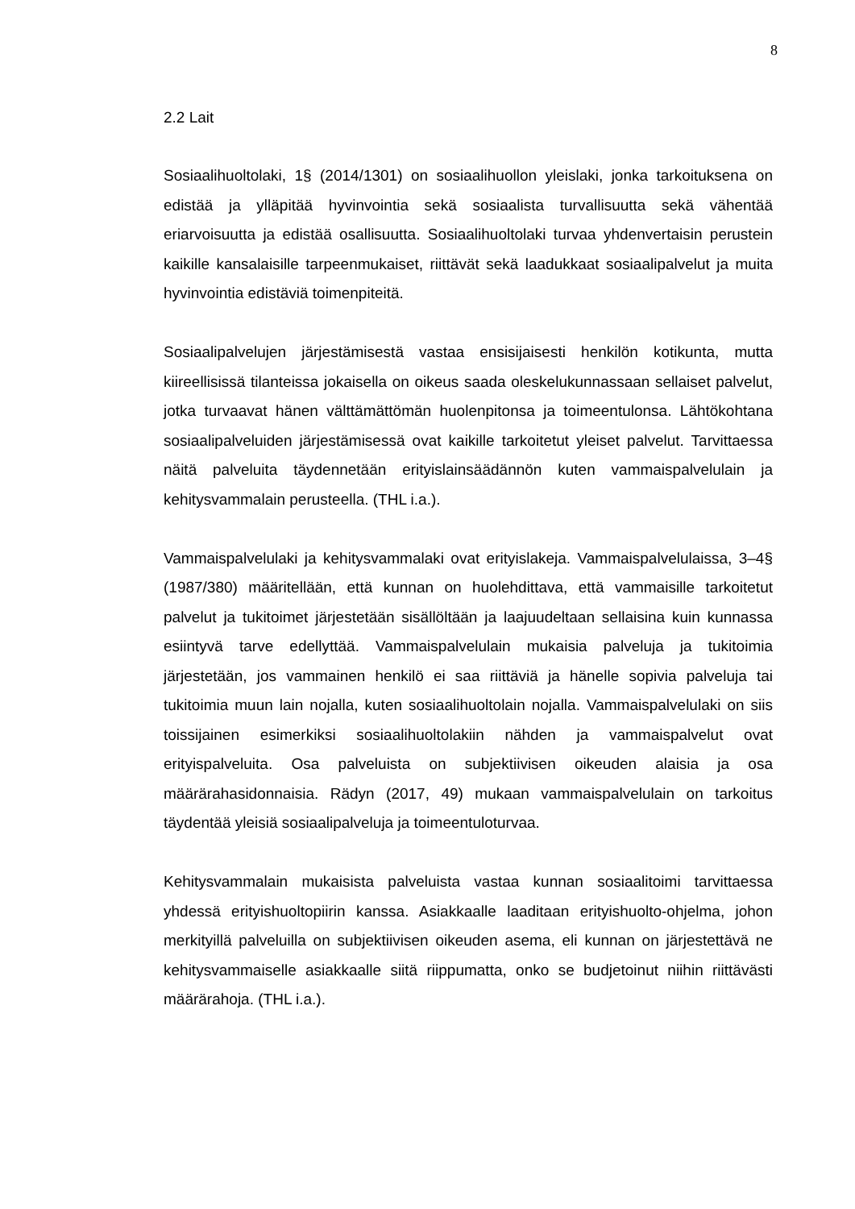8
2.2 Lait
Sosiaalihuoltolaki, 1§ (2014/1301) on sosiaalihuollon yleislaki, jonka tarkoituksena on edistää ja ylläpitää hyvinvointia sekä sosiaalista turvallisuutta sekä vähentää eriarvoisuutta ja edistää osallisuutta. Sosiaalihuoltolaki turvaa yhdenvertaisin perustein kaikille kansalaisille tarpeenmukaiset, riittävät sekä laadukkaat sosiaalipalvelut ja muita hyvinvointia edistäviä toimenpiteitä.
Sosiaalipalvelujen järjestämisestä vastaa ensisijaisesti henkilön kotikunta, mutta kiireellisissä tilanteissa jokaisella on oikeus saada oleskelukunnassaan sellaiset palvelut, jotka turvaavat hänen välttämättömän huolenpitonsa ja toimeentulonsa. Lähtökohtana sosiaalipalveluiden järjestämisessä ovat kaikille tarkoitetut yleiset palvelut. Tarvittaessa näitä palveluita täydennetään erityislainsäädännön kuten vammaispalvelulain ja kehitysvammalain perusteella. (THL i.a.).
Vammaispalvelulaki ja kehitysvammalaki ovat erityislakeja. Vammaispalvelulaissa, 3–4§ (1987/380) määritellään, että kunnan on huolehdittava, että vammaisille tarkoitetut palvelut ja tukitoimet järjestetään sisällöltään ja laajuudeltaan sellaisina kuin kunnassa esiintyvä tarve edellyttää. Vammaispalvelulain mukaisia palveluja ja tukitoimia järjestetään, jos vammainen henkilö ei saa riittäviä ja hänelle sopivia palveluja tai tukitoimia muun lain nojalla, kuten sosiaalihuoltolain nojalla. Vammaispalvelulaki on siis toissijainen esimerkiksi sosiaalihuoltolakiin nähden ja vammaispalvelut ovat erityispalveluita. Osa palveluista on subjektiivisen oikeuden alaisia ja osa määrärahasidonnaisia. Rädyn (2017, 49) mukaan vammaispalvelulain on tarkoitus täydentää yleisiä sosiaalipalveluja ja toimeentuloturvaa.
Kehitysvammalain mukaisista palveluista vastaa kunnan sosiaalitoimi tarvittaessa yhdessä erityishuoltopiirin kanssa. Asiakkaalle laaditaan erityishuolto-ohjelma, johon merkityillä palveluilla on subjektiivisen oikeuden asema, eli kunnan on järjestettävä ne kehitysvammaiselle asiakkaalle siitä riippumatta, onko se budjetoinut niihin riittävästi määrärahoja. (THL i.a.).